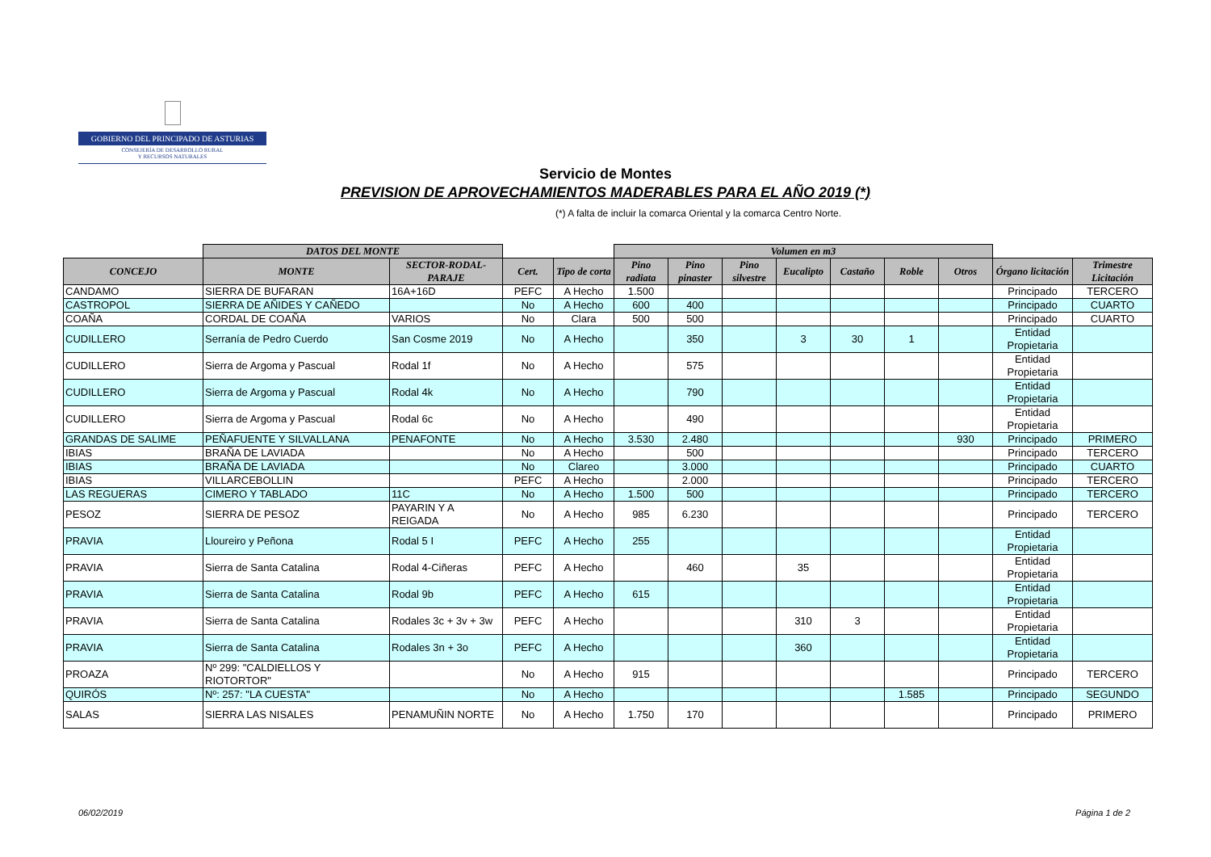GOBIERNO DEL PRINCIPADO DE ASTURIAS
CONSEJERÍA DE DESARROLLO RURAL
Y RECURSOS NATURALES
Servicio de Montes
PREVISION DE APROVECHAMIENTOS MADERABLES PARA EL AÑO 2019 (*)
(*) A falta de incluir la comarca Oriental y la comarca Centro Norte.
| | DATOS DEL MONTE | | | | Volumen en m3 | | | | | | | | |
| --- | --- | --- | --- | --- | --- | --- | --- | --- | --- | --- | --- | --- | --- |
| CONCEJO | MONTE | SECTOR-RODAL-PARAJE | Cert. | Tipo de corta | Pino radiata | Pino pinaster | Pino silvestre | Eucalipto | Castaño | Roble | Otros | Órgano licitación | Trimestre Licitación |
| CANDAMO | SIERRA DE BUFARAN | 16A+16D | PEFC | A Hecho | 1.500 | | | | | | | Principado | TERCERO |
| CASTROPOL | SIERRA DE AÑIDES Y CAÑEDO | | No | A Hecho | 600 | 400 | | | | | | Principado | CUARTO |
| COAÑA | CORDAL DE COAÑA | VARIOS | No | Clara | 500 | 500 | | | | | | Principado | CUARTO |
| CUDILLERO | Serranía de Pedro Cuerdo | San Cosme 2019 | No | A Hecho | | 350 | | 3 | 30 | 1 | | Entidad Propietaria | |
| CUDILLERO | Sierra de Argoma y Pascual | Rodal 1f | No | A Hecho | | 575 | | | | | | Entidad Propietaria | |
| CUDILLERO | Sierra de Argoma y Pascual | Rodal 4k | No | A Hecho | | 790 | | | | | | Entidad Propietaria | |
| CUDILLERO | Sierra de Argoma y Pascual | Rodal 6c | No | A Hecho | | 490 | | | | | | Entidad Propietaria | |
| GRANDAS DE SALIME | PEÑAFUENTE Y SILVALLANA | PENAFONTE | No | A Hecho | 3.530 | 2.480 | | | | | 930 | Principado | PRIMERO |
| IBIAS | BRAÑA DE LAVIADA | | No | A Hecho | | 500 | | | | | | Principado | TERCERO |
| IBIAS | BRAÑA DE LAVIADA | | No | Clareo | | 3.000 | | | | | | Principado | CUARTO |
| IBIAS | VILLARCEBOLLIN | | PEFC | A Hecho | | 2.000 | | | | | | Principado | TERCERO |
| LAS REGUERAS | CIMERO Y TABLADO | 11C | No | A Hecho | 1.500 | 500 | | | | | | Principado | TERCERO |
| PESOZ | SIERRA DE PESOZ | PAYARIN Y A REIGADA | No | A Hecho | 985 | 6.230 | | | | | | Principado | TERCERO |
| PRAVIA | Lloureiro y Peñona | Rodal 5 I | PEFC | A Hecho | 255 | | | | | | | Entidad Propietaria | |
| PRAVIA | Sierra de Santa Catalina | Rodal 4-Ciñeras | PEFC | A Hecho | | 460 | | 35 | | | | Entidad Propietaria | |
| PRAVIA | Sierra de Santa Catalina | Rodal 9b | PEFC | A Hecho | 615 | | | | | | | Entidad Propietaria | |
| PRAVIA | Sierra de Santa Catalina | Rodales 3c + 3v + 3w | PEFC | A Hecho | | | | 310 | 3 | | | Entidad Propietaria | |
| PRAVIA | Sierra de Santa Catalina | Rodales 3n + 3o | PEFC | A Hecho | | | | 360 | | | | Entidad Propietaria | |
| PROAZA | Nº 299: "CALDIELLOS Y RIOTORTOR" | | No | A Hecho | 915 | | | | | | | Principado | TERCERO |
| QUIRÓS | Nº: 257: "LA CUESTA" | | No | A Hecho | | | | | | 1.585 | | Principado | SEGUNDO |
| SALAS | SIERRA LAS NISALES | PENAMUÑIN NORTE | No | A Hecho | 1.750 | 170 | | | | | | Principado | PRIMERO |
06/02/2019 Página 1 de 2